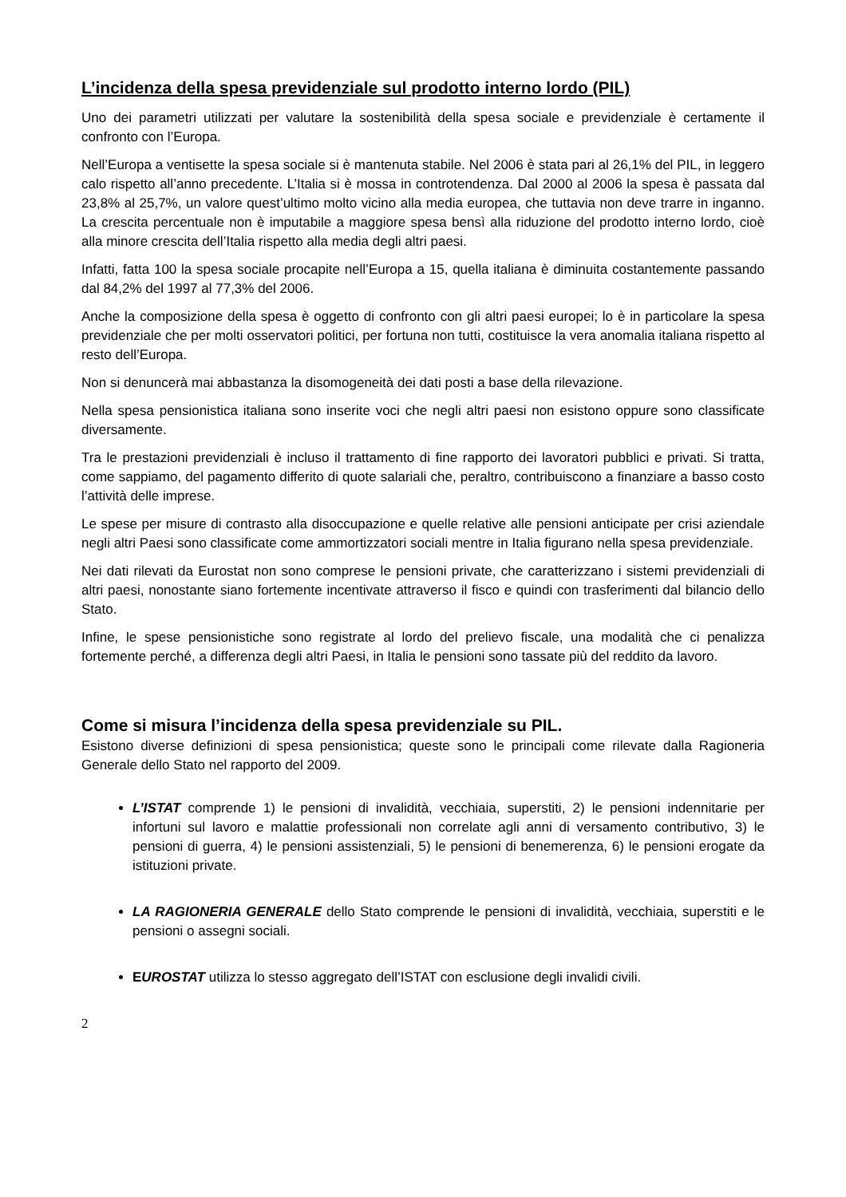L’incidenza della spesa previdenziale sul prodotto interno lordo (PIL)
Uno dei parametri utilizzati per valutare la sostenibilità della spesa sociale e previdenziale è certamente il confronto con l’Europa.
Nell’Europa a ventisette la spesa sociale si è mantenuta stabile. Nel 2006 è stata pari al 26,1% del PIL, in leggero calo rispetto all’anno precedente. L’Italia si è mossa in controtendenza. Dal 2000 al 2006 la spesa è passata dal 23,8% al 25,7%, un valore quest’ultimo molto vicino alla media europea, che tuttavia non deve trarre in inganno. La crescita percentuale non è imputabile a maggiore spesa bensì alla riduzione del prodotto interno lordo, cioè alla minore crescita dell’Italia rispetto alla media degli altri paesi.
Infatti, fatta 100 la spesa sociale procapite nell’Europa a 15, quella italiana è diminuita costantemente passando dal 84,2% del 1997 al 77,3% del 2006.
Anche la composizione della spesa è oggetto di confronto con gli altri paesi europei; lo è in particolare la spesa previdenziale che per molti osservatori politici, per fortuna non tutti, costituisce la vera anomalia italiana rispetto al resto dell’Europa.
Non si denuncerà mai abbastanza la disomogeneità dei dati posti a base della rilevazione.
Nella spesa pensionistica italiana sono inserite voci che negli altri paesi non esistono oppure sono classificate diversamente.
Tra le prestazioni previdenziali è incluso il trattamento di fine rapporto dei lavoratori pubblici e privati. Si tratta, come sappiamo, del pagamento differito di quote salariali che, peraltro, contribuiscono a finanziare a basso costo l’attività delle imprese.
Le spese per misure di contrasto alla disoccupazione e quelle relative alle pensioni anticipate per crisi aziendale negli altri Paesi sono classificate come ammortizzatori sociali mentre in Italia figurano nella spesa previdenziale.
Nei dati rilevati da Eurostat non sono comprese le pensioni private, che caratterizzano i sistemi previdenziali di altri paesi, nonostante siano fortemente incentivate attraverso il fisco e quindi con trasferimenti dal bilancio dello Stato.
Infine, le spese pensionistiche sono registrate al lordo del prelievo fiscale, una modalità che ci penalizza fortemente perché, a differenza degli altri Paesi, in Italia le pensioni sono tassate più del reddito da lavoro.
Come si misura l’incidenza della spesa previdenziale su PIL.
Esistono diverse definizioni di spesa pensionistica; queste sono le principali come rilevate dalla Ragioneria Generale dello Stato nel rapporto del 2009.
L’ISTAT comprende 1) le pensioni di invalidità, vecchiaia, superstiti, 2) le pensioni indennitarie per infortuni sul lavoro e malattie professionali non correlate agli anni di versamento contributivo, 3) le pensioni di guerra, 4) le pensioni assistenziali, 5) le pensioni di benemerenza, 6) le pensioni erogate da istituzioni private.
LA RAGIONERIA GENERALE dello Stato comprende le pensioni di invalidità, vecchiaia, superstiti e le pensioni o assegni sociali.
EUROSTAT utilizza lo stesso aggregato dell’ISTAT con esclusione degli invalidi civili.
2